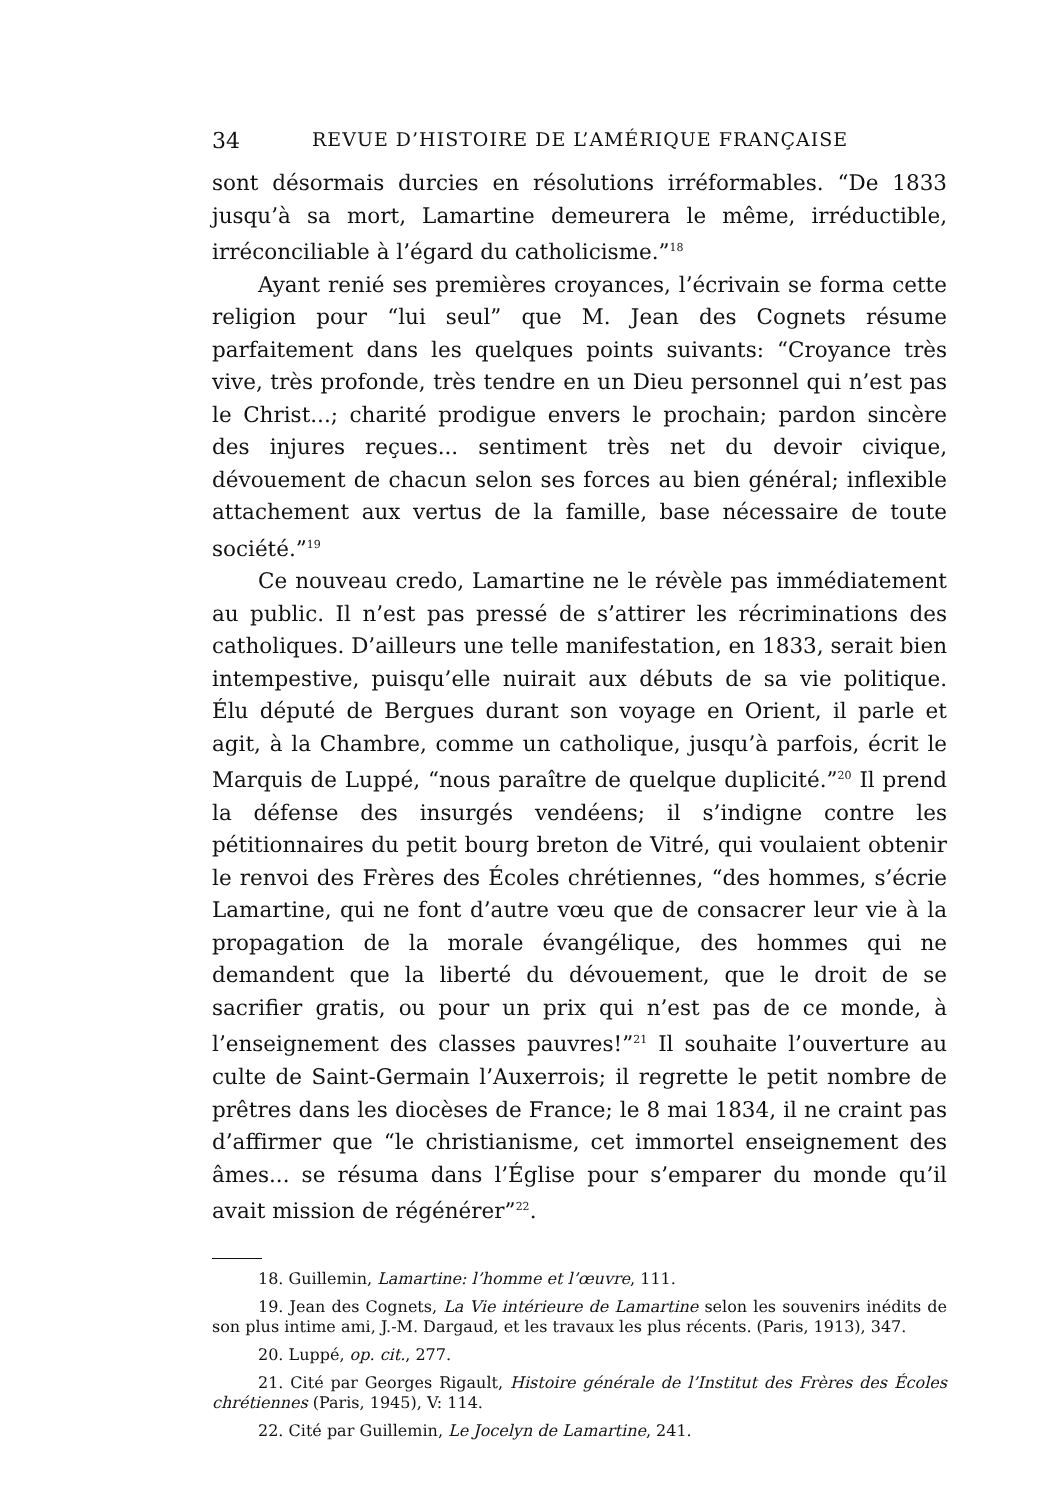34 REVUE D’HISTOIRE DE L’AMÉRIQUE FRANÇAISE
sont désormais durcies en résolutions irréformables. “De 1833 jusqu’à sa mort, Lamartine demeurera le même, irréductible, irréconciliable à l’égard du catholicisme.”<sup>18</sup>
Ayant renié ses premières croyances, l’écrivain se forma cette religion pour “lui seul” que M. Jean des Cognets résume parfaitement dans les quelques points suivants: “Croyance très vive, très profonde, très tendre en un Dieu personnel qui n’est pas le Christ...; charité prodigue envers le prochain; pardon sincère des injures reçues... sentiment très net du devoir civique, dévouement de chacun selon ses forces au bien général; inflexible attachement aux vertus de la famille, base nécessaire de toute société.”<sup>19</sup>
Ce nouveau credo, Lamartine ne le révèle pas immédiatement au public. Il n’est pas pressé de s’attirer les récriminations des catholiques. D’ailleurs une telle manifestation, en 1833, serait bien intempestive, puisqu’elle nuirait aux débuts de sa vie politique. Élu député de Bergues durant son voyage en Orient, il parle et agit, à la Chambre, comme un catholique, jusqu’à parfois, écrit le Marquis de Luppé, “nous paraître de quelque duplicité.”<sup>20</sup> Il prend la défense des insurgés vendéens; il s’indigne contre les pétitionnaires du petit bourg breton de Vitré, qui voulaient obtenir le renvoi des Frères des Écoles chrétiennes, “des hommes, s’écrie Lamartine, qui ne font d’autre vœu que de consacrer leur vie à la propagation de la morale évangélique, des hommes qui ne demandent que la liberté du dévouement, que le droit de se sacrifier gratis, ou pour un prix qui n’est pas de ce monde, à l’enseignement des classes pauvres!”<sup>21</sup> Il souhaite l’ouverture au culte de Saint-Germain l’Auxerrois; il regrette le petit nombre de prêtres dans les diocèses de France; le 8 mai 1834, il ne craint pas d’affirmer que “le christianisme, cet immortel enseignement des âmes... se résuma dans l’Église pour s’emparer du monde qu’il avait mission de régénérer”<sup>22</sup>.
18. Guillemin, Lamartine: l’homme et l’œuvre, 111.
19. Jean des Cognets, La Vie intérieure de Lamartine selon les souvenirs inédits de son plus intime ami, J.-M. Dargaud, et les travaux les plus récents. (Paris, 1913), 347.
20. Luppé, op. cit., 277.
21. Cité par Georges Rigault, Histoire générale de l’Institut des Frères des Écoles chrétiennes (Paris, 1945), V: 114.
22. Cité par Guillemin, Le Jocelyn de Lamartine, 241.